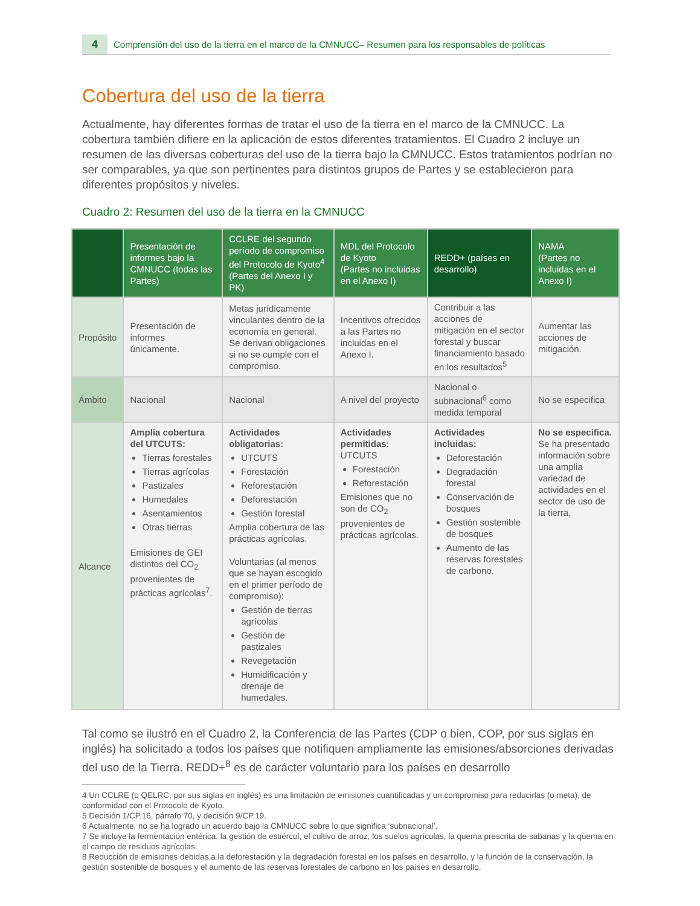4 Comprensión del uso de la tierra en el marco de la CMNUCC– Resumen para los responsables de políticas
Cobertura del uso de la tierra
Actualmente, hay diferentes formas de tratar el uso de la tierra en el marco de la CMNUCC. La cobertura también difiere en la aplicación de estos diferentes tratamientos. El Cuadro 2 incluye un resumen de las diversas coberturas del uso de la tierra bajo la CMNUCC. Estos tratamientos podrían no ser comparables, ya que son pertinentes para distintos grupos de Partes y se establecieron para diferentes propósitos y niveles.
Cuadro 2: Resumen del uso de la tierra en la CMNUCC
| | Presentación de informes bajo la CMNUCC (todas las Partes) | CCLRE del segundo período de compromiso del Protocolo de Kyoto<sup>4</sup> (Partes del Anexo I y PK) | MDL del Protocolo de Kyoto (Partes no incluidas en el Anexo I) | REDD+ (países en desarrollo) | NAMA (Partes no incluidas en el Anexo I) |
| --- | --- | --- | --- | --- | --- |
| Propósito | Presentación de informes únicamente. | Metas jurídicamente vinculantes dentro de la economía en general. Se derivan obligaciones si no se cumple con el compromiso. | Incentivos ofrecidos a las Partes no incluidas en el Anexo I. | Contribuir a las acciones de mitigación en el sector forestal y buscar financiamiento basado en los resultados<sup>5</sup> | Aumentar las acciones de mitigación. |
| Ámbito | Nacional | Nacional | A nivel del proyecto | Nacional o subnacional<sup>6</sup> como medida temporal | No se especifica |
| Alcance | Amplia cobertura del UTCUTS: Tierras forestales Tierras agrícolas Pastizales Humedales Asentamientos Otras tierras Emisiones de GEI distintos del CO<sub>2</sub> provenientes de prácticas agrícolas<sup>7</sup>. | Actividades obligatorias: UTCUTS Forestación Reforestación Deforestación Gestión forestal Amplia cobertura de las prácticas agrícolas. Voluntarias (al menos que se hayan escogido en el primer período de compromiso): Gestión de tierras agrícolas Gestión de pastizales Revegetación Humidificación y drenaje de humedales. | Actividades permitidas: UTCUTS Forestación Reforestación Emisiones que no son de CO<sub>2</sub> provenientes de prácticas agrícolas. | Actividades incluidas: Deforestación Degradación forestal Conservación de bosques Gestión sostenible de bosques Aumento de las reservas forestales de carbono. | No se especifica. Se ha presentado información sobre una amplia variedad de actividades en el sector de uso de la tierra. |
Tal como se ilustró en el Cuadro 2, la Conferencia de las Partes (CDP o bien, COP, por sus siglas en inglés) ha solicitado a todos los países que notifiquen ampliamente las emisiones/absorciones derivadas del uso de la Tierra. REDD+<sup>8</sup> es de carácter voluntario para los países en desarrollo
4 Un CCLRE (o QELRC, por sus siglas en inglés) es una limitación de emisiones cuantificadas y un compromiso para reducirlas (o meta), de conformidad con el Protocolo de Kyoto.
5 Decisión 1/CP.16, párrafo 70, y decisión 9/CP.19.
6 Actualmente, no se ha logrado un acuerdo bajo la CMNUCC sobre lo que significa ‘subnacional’.
7 Se incluye la fermentación entérica, la gestión de estiércol, el cultivo de arroz, los suelos agrícolas, la quema prescrita de sabanas y la quema en el campo de residuos agrícolas.
8 Reducción de emisiones debidas a la deforestación y la degradación forestal en los países en desarrollo, y la función de la conservación, la gestión sostenible de bosques y el aumento de las reservas forestales de carbono en los países en desarrollo.